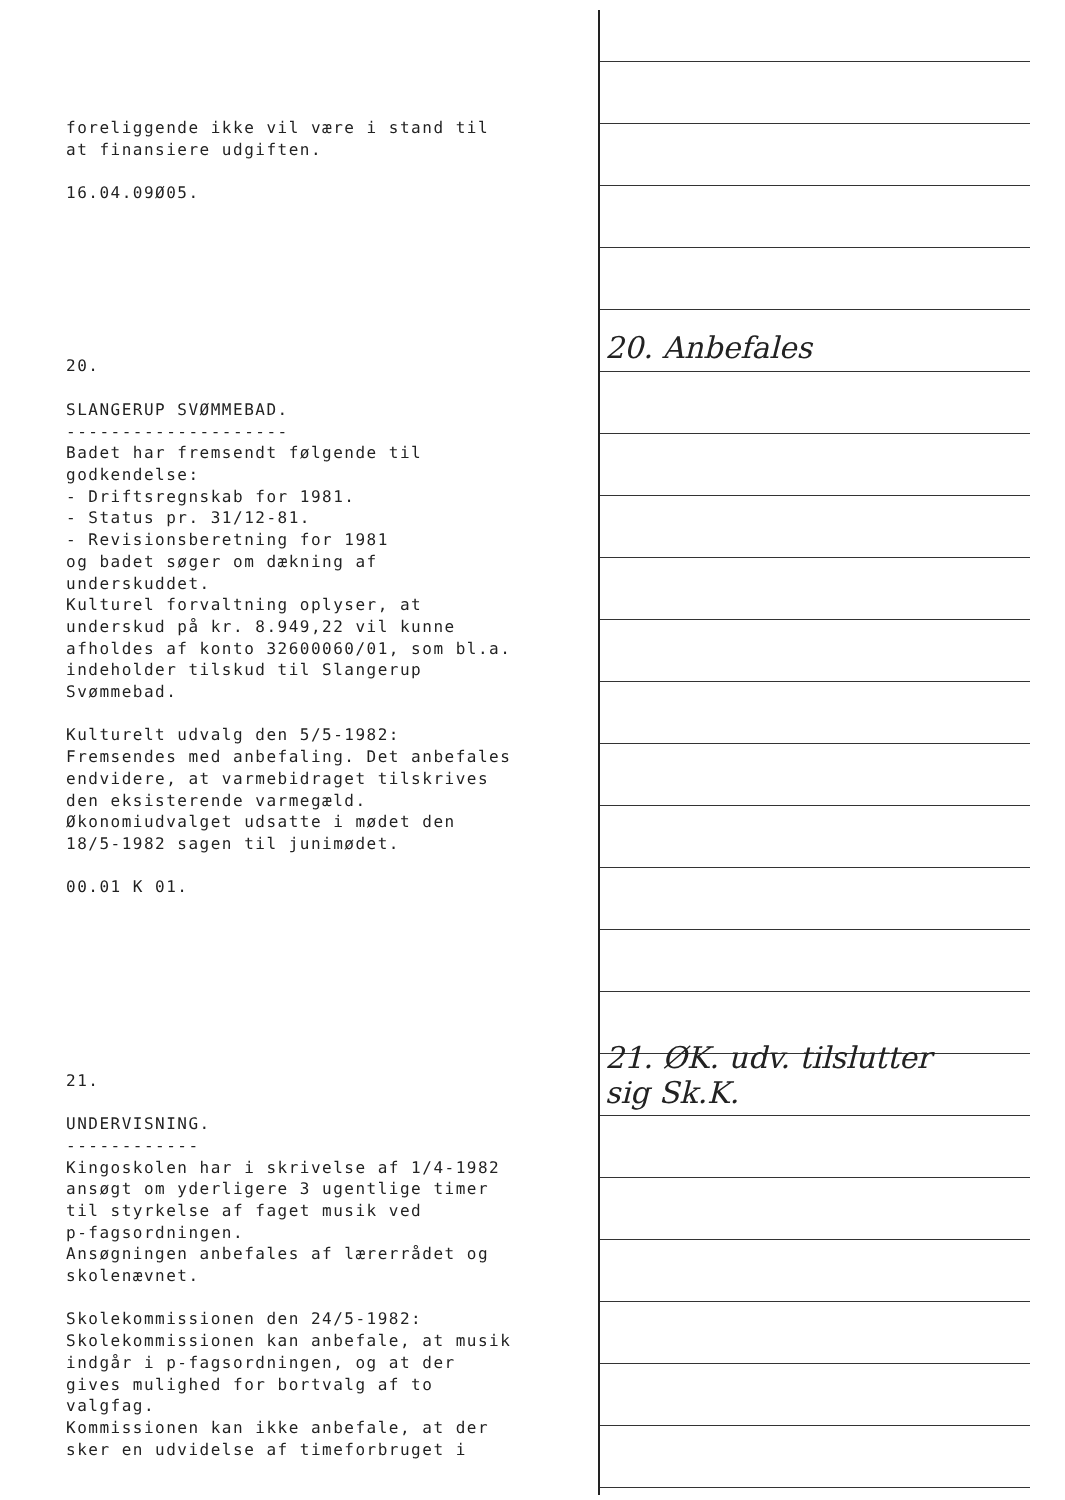foreliggende ikke vil være i stand til at finansiere udgiften.
16.04.09Ø05.
20.
SLANGERUP SVØMMEBAD. -------------------- Badet har fremsendt følgende til godkendelse: - Driftsregnskab for 1981. - Status pr. 31/12-81. - Revisionsberetning for 1981 og badet søger om dækning af underskuddet. Kulturel forvaltning oplyser, at underskud på kr. 8.949,22 vil kunne afholdes af konto 32600060/01, som bl.a. indeholder tilskud til Slangerup Svømmebad.
Kulturelt udvalg den 5/5-1982: Fremsendes med anbefaling. Det anbefales endvidere, at varmebidraget tilskrives den eksisterende varmegæld. Økonomiudvalget udsatte i mødet den 18/5-1982 sagen til junimødet.
00.01 K 01.
21.
UNDERVISNING. ------------ Kingoskolen har i skrivelse af 1/4-1982 ansøgt om yderligere 3 ugentlige timer til styrkelse af faget musik ved p-fagsordningen. Ansøgningen anbefales af lærerrådet og skolenævnet.
Skolekommissionen den 24/5-1982: Skolekommissionen kan anbefale, at musik indgår i p-fagsordningen, og at der gives mulighed for bortvalg af to valgfag. Kommissionen kan ikke anbefale, at der sker en udvidelse af timeforbruget i
20. Anbefales
21. ØK. udv. tilslutter
sig Sk.K.